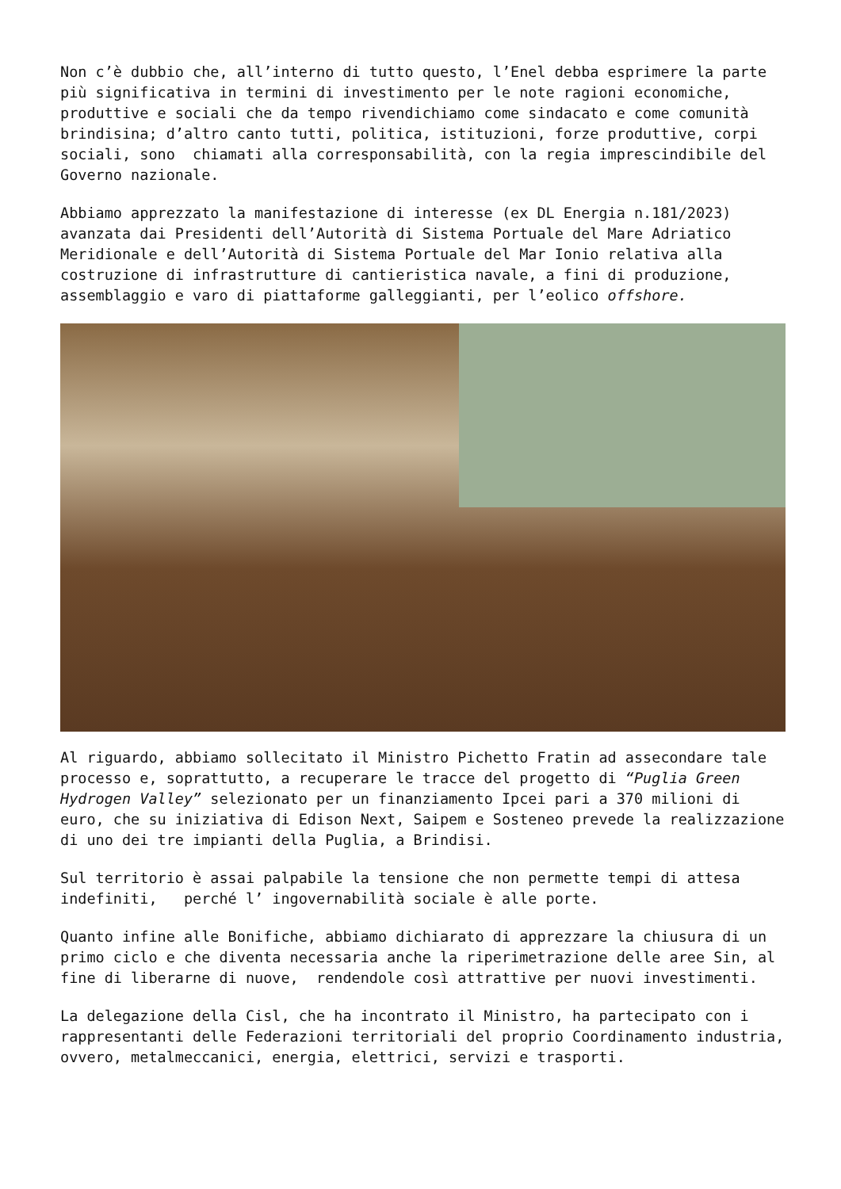Non c’è dubbio che, all’interno di tutto questo, l’Enel debba esprimere la parte più significativa in termini di investimento per le note ragioni economiche, produttive e sociali che da tempo rivendichiamo come sindacato e come comunità brindisina; d’altro canto tutti, politica, istituzioni, forze produttive, corpi sociali, sono chiamati alla corresponsabilità, con la regia imprescindibile del Governo nazionale.
Abbiamo apprezzato la manifestazione di interesse (ex DL Energia n.181/2023) avanzata dai Presidenti dell’Autorità di Sistema Portuale del Mare Adriatico Meridionale e dell’Autorità di Sistema Portuale del Mar Ionio relativa alla costruzione di infrastrutture di cantieristica navale, a fini di produzione, assemblaggio e varo di piattaforme galleggianti, per l’eolico offshore.
Al riguardo, abbiamo sollecitato il Ministro Pichetto Fratin ad assecondare tale processo e, soprattutto, a recuperare le tracce del progetto di “Puglia Green Hydrogen Valley” selezionato per un finanziamento Ipcei pari a 370 milioni di euro, che su iniziativa di Edison Next, Saipem e Sosteneo prevede la realizzazione di uno dei tre impianti della Puglia, a Brindisi.
Sul territorio è assai palpabile la tensione che non permette tempi di attesa indefiniti, perché l’ ingovernabilità sociale è alle porte.
Quanto infine alle Bonifiche, abbiamo dichiarato di apprezzare la chiusura di un primo ciclo e che diventa necessaria anche la riperimetrazione delle aree Sin, al fine di liberarne di nuove, rendendole così attrattive per nuovi investimenti.
La delegazione della Cisl, che ha incontrato il Ministro, ha partecipato con i rappresentanti delle Federazioni territoriali del proprio Coordinamento industria, ovvero, metalmeccanici, energia, elettrici, servizi e trasporti.